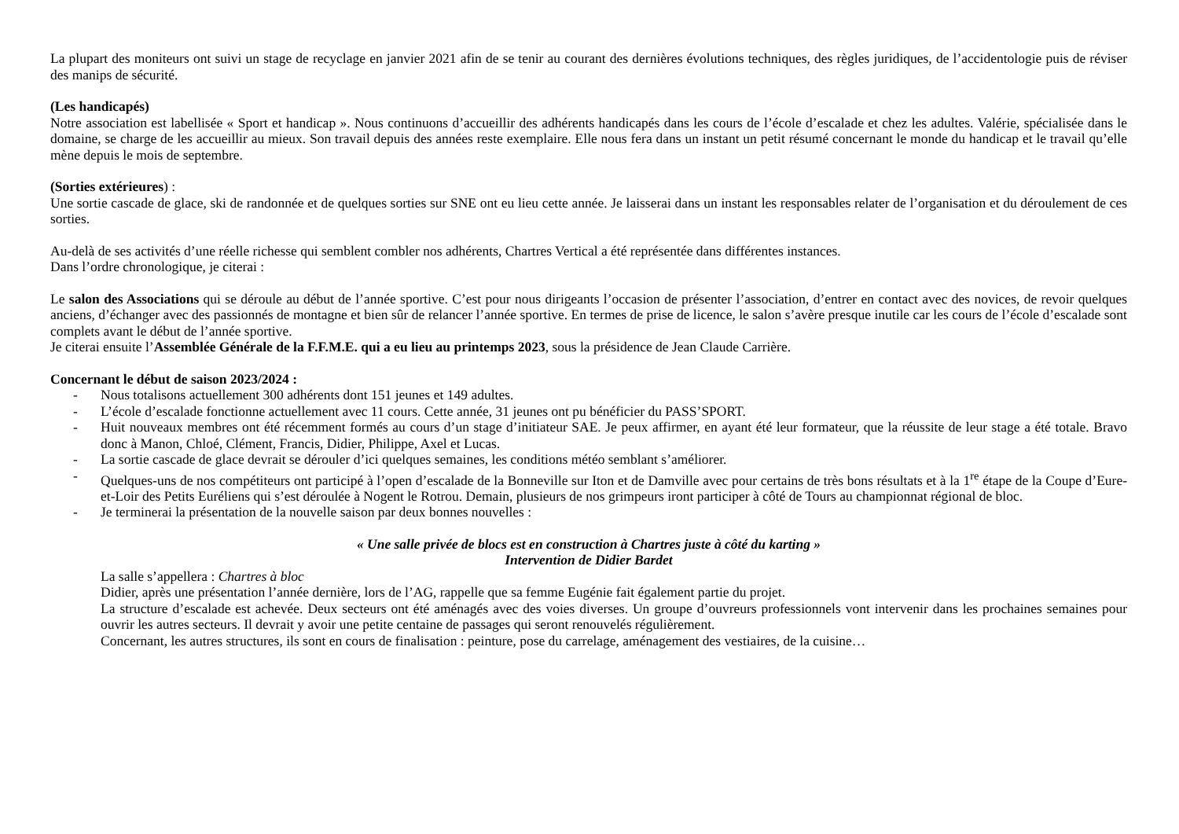La plupart des moniteurs ont suivi un stage de recyclage en janvier 2021 afin de se tenir au courant des dernières évolutions techniques, des règles juridiques, de l’accidentologie puis de réviser des manips de sécurité.
(Les handicapés)
Notre association est labellisée « Sport et handicap ». Nous continuons d’accueillir des adhérents handicapés dans les cours de l’école d’escalade et chez les adultes. Valérie, spécialisée dans le domaine, se charge de les accueillir au mieux. Son travail depuis des années reste exemplaire. Elle nous fera dans un instant un petit résumé concernant le monde du handicap et le travail qu’elle mène depuis le mois de septembre.
(Sorties extérieures) :
Une sortie cascade de glace, ski de randonnée et de quelques sorties sur SNE ont eu lieu cette année. Je laisserai dans un instant les responsables relater de l’organisation et du déroulement de ces sorties.
Au-delà de ses activités d’une réelle richesse qui semblent combler nos adhérents, Chartres Vertical a été représentée dans différentes instances.
Dans l’ordre chronologique, je citerai :
Le salon des Associations qui se déroule au début de l’année sportive. C’est pour nous dirigeants l’occasion de présenter l’association, d’entrer en contact avec des novices, de revoir quelques anciens, d’échanger avec des passionnés de montagne et bien sûr de relancer l’année sportive. En termes de prise de licence, le salon s’avère presque inutile car les cours de l’école d’escalade sont complets avant le début de l’année sportive.
Je citerai ensuite l’Assemblée Générale de la F.F.M.E. qui a eu lieu au printemps 2023, sous la présidence de Jean Claude Carrière.
Concernant le début de saison 2023/2024 :
- Nous totalisons actuellement 300 adhérents dont 151 jeunes et 149 adultes.
- L’école d’escalade fonctionne actuellement avec 11 cours. Cette année, 31 jeunes ont pu bénéficier du PASS’SPORT.
- Huit nouveaux membres ont été récemment formés au cours d’un stage d’initiateur SAE. Je peux affirmer, en ayant été leur formateur, que la réussite de leur stage a été totale. Bravo donc à Manon, Chloé, Clément, Francis, Didier, Philippe, Axel et Lucas.
- La sortie cascade de glace devrait se dérouler d’ici quelques semaines, les conditions météo semblant s’améliorer.
- Quelques-uns de nos compétiteurs ont participé à l’open d’escalade de la Bonneville sur Iton et de Damville avec pour certains de très bons résultats et à la 1<sup>re</sup> étape de la Coupe d’Eure-et-Loir des Petits Euréliens qui s’est déroulée à Nogent le Rotrou. Demain, plusieurs de nos grimpeurs iront participer à côté de Tours au championnat régional de bloc.
- Je terminerai la présentation de la nouvelle saison par deux bonnes nouvelles :
« Une salle privée de blocs est en construction à Chartres juste à côté du karting »
Intervention de Didier Bardet
La salle s’appellera : Chartres à bloc
Didier, après une présentation l’année dernière, lors de l’AG, rappelle que sa femme Eugénie fait également partie du projet.
La structure d’escalade est achevée. Deux secteurs ont été aménagés avec des voies diverses. Un groupe d’ouvreurs professionnels vont intervenir dans les prochaines semaines pour ouvrir les autres secteurs. Il devrait y avoir une petite centaine de passages qui seront renouvelés régulièrement.
Concernant, les autres structures, ils sont en cours de finalisation : peinture, pose du carrelage, aménagement des vestiaires, de la cuisine…